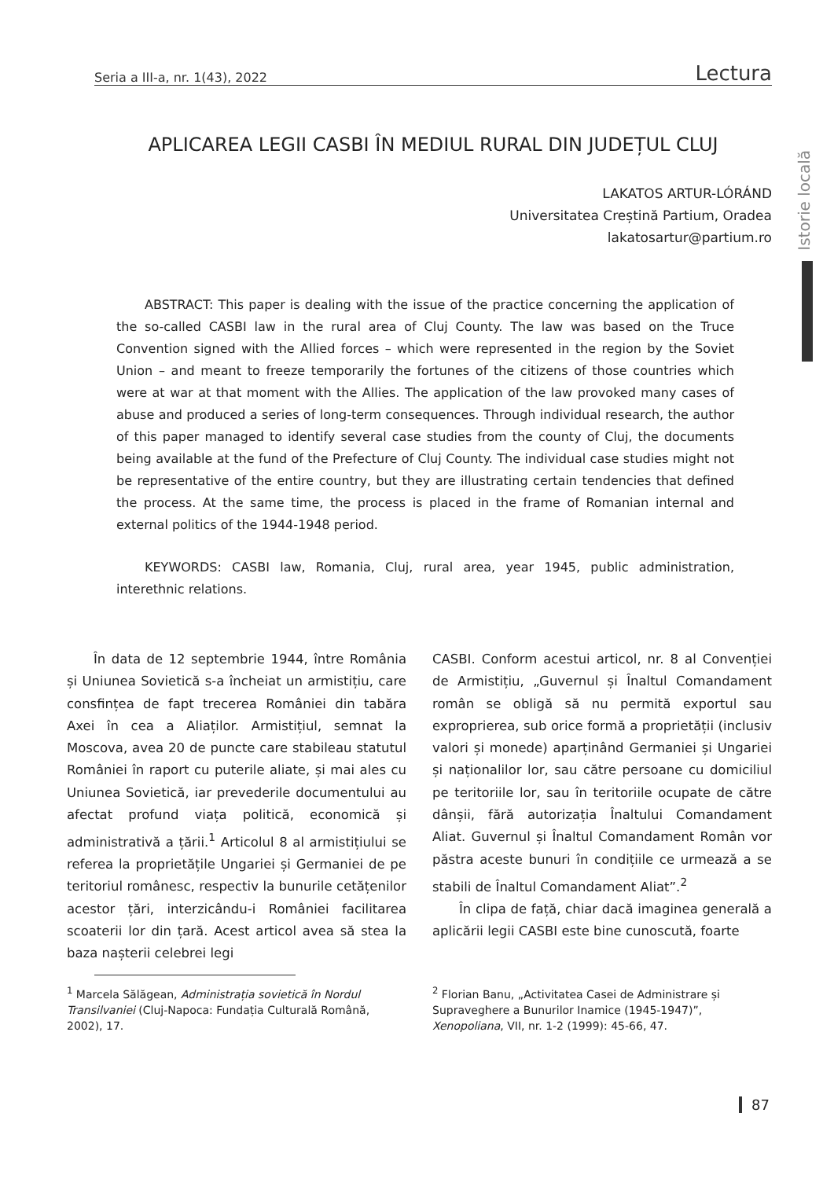Seria a III-a, nr. 1(43), 2022 Lectura
Istorie locală
APLICAREA LEGII CASBI ÎN MEDIUL RURAL DIN JUDEȚUL CLUJ
LAKATOS ARTUR-LÓRÁND
Universitatea Creștină Partium, Oradea
lakatosartur@partium.ro
ABSTRACT: This paper is dealing with the issue of the practice concerning the application of the so-called CASBI law in the rural area of Cluj County. The law was based on the Truce Convention signed with the Allied forces – which were represented in the region by the Soviet Union – and meant to freeze temporarily the fortunes of the citizens of those countries which were at war at that moment with the Allies. The application of the law provoked many cases of abuse and produced a series of long-term consequences. Through individual research, the author of this paper managed to identify several case studies from the county of Cluj, the documents being available at the fund of the Prefecture of Cluj County. The individual case studies might not be representative of the entire country, but they are illustrating certain tendencies that defined the process. At the same time, the process is placed in the frame of Romanian internal and external politics of the 1944-1948 period.
KEYWORDS: CASBI law, Romania, Cluj, rural area, year 1945, public administration, interethnic relations.
În data de 12 septembrie 1944, între România și Uniunea Sovietică s-a încheiat un armistițiu, care consfințea de fapt trecerea României din tabăra Axei în cea a Aliaților. Armistițiul, semnat la Moscova, avea 20 de puncte care stabileau statutul României în raport cu puterile aliate, și mai ales cu Uniunea Sovietică, iar prevederile documentului au afectat profund viața politică, economică și administrativă a țării.<sup>1</sup> Articolul 8 al armistițiului se referea la proprietățile Ungariei și Germaniei de pe teritoriul românesc, respectiv la bunurile cetățenilor acestor țări, interzicându-i României facilitarea scoaterii lor din țară. Acest articol avea să stea la baza nașterii celebrei legi
CASBI. Conform acestui articol, nr. 8 al Convenției de Armistițiu, „Guvernul și Înaltul Comandament român se obligă să nu permită exportul sau exproprierea, sub orice formă a proprietății (inclusiv valori și monede) aparținând Germaniei și Ungariei și naționalilor lor, sau către persoane cu domiciliul pe teritoriile lor, sau în teritoriile ocupate de către dânșii, fără autorizația Înaltului Comandament Aliat. Guvernul și Înaltul Comandament Român vor păstra aceste bunuri în condițiile ce urmează a se stabili de Înaltul Comandament Aliat”.<sup>2</sup>
În clipa de față, chiar dacă imaginea generală a aplicării legii CASBI este bine cunoscută, foarte
<sup>1</sup> Marcela Sălăgean, Administrația sovietică în Nordul Transilvaniei (Cluj-Napoca: Fundația Culturală Română, 2002), 17.
<sup>2</sup> Florian Banu, „Activitatea Casei de Administrare și Supraveghere a Bunurilor Inamice (1945-1947)”, Xenopoliana, VII, nr. 1-2 (1999): 45-66, 47.
87